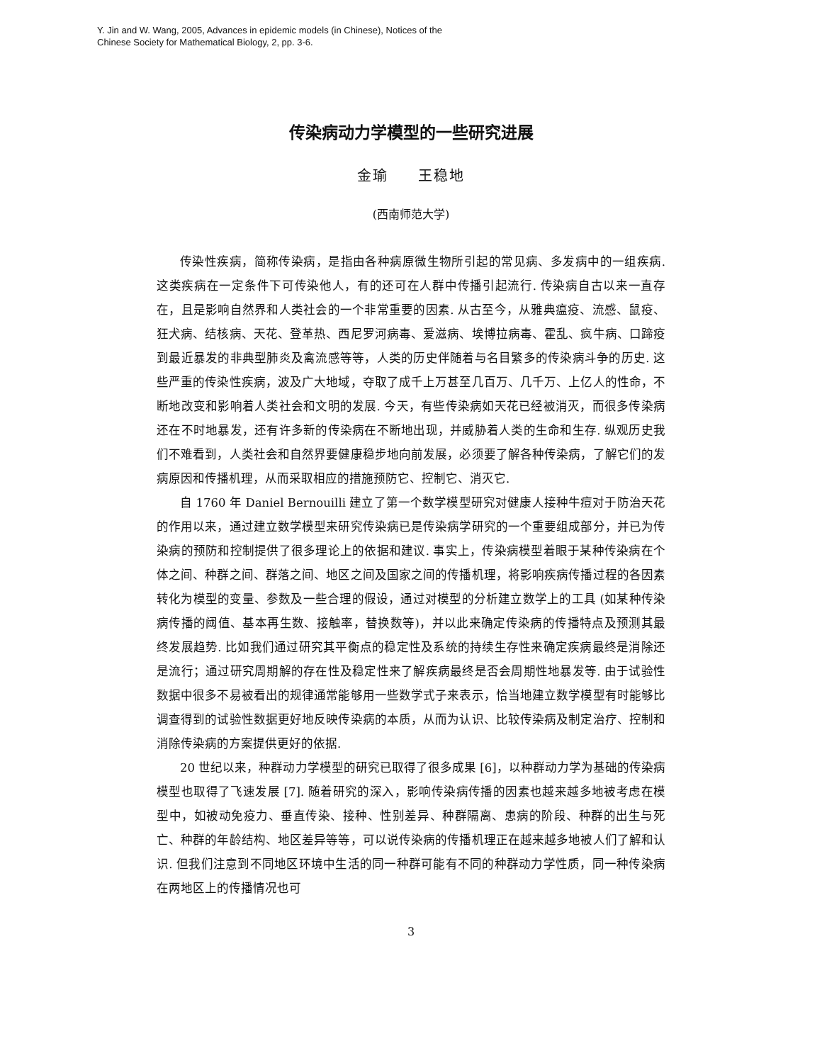Y. Jin and W. Wang, 2005, Advances in epidemic models (in Chinese), Notices of the
Chinese Society for Mathematical Biology, 2, pp. 3-6.
传染病动力学模型的一些研究进展
金瑜 王稳地
(西南师范大学)
传染性疾病，简称传染病，是指由各种病原微生物所引起的常见病、多发病中的一组疾病. 这类疾病在一定条件下可传染他人，有的还可在人群中传播引起流行. 传染病自古以来一直存在，且是影响自然界和人类社会的一个非常重要的因素. 从古至今，从雅典瘟疫、流感、鼠疫、狂犬病、结核病、天花、登革热、西尼罗河病毒、爱滋病、埃博拉病毒、霍乱、疯牛病、口蹄疫到最近暴发的非典型肺炎及禽流感等等，人类的历史伴随着与名目繁多的传染病斗争的历史. 这些严重的传染性疾病，波及广大地域，夺取了成千上万甚至几百万、几千万、上亿人的性命，不断地改变和影响着人类社会和文明的发展. 今天，有些传染病如天花已经被消灭，而很多传染病还在不时地暴发，还有许多新的传染病在不断地出现，并威胁着人类的生命和生存. 纵观历史我们不难看到，人类社会和自然界要健康稳步地向前发展，必须要了解各种传染病，了解它们的发病原因和传播机理，从而采取相应的措施预防它、控制它、消灭它.
自 1760 年 Daniel Bernouilli 建立了第一个数学模型研究对健康人接种牛痘对于防治天花的作用以来，通过建立数学模型来研究传染病已是传染病学研究的一个重要组成部分，并已为传染病的预防和控制提供了很多理论上的依据和建议. 事实上，传染病模型着眼于某种传染病在个体之间、种群之间、群落之间、地区之间及国家之间的传播机理，将影响疾病传播过程的各因素转化为模型的变量、参数及一些合理的假设，通过对模型的分析建立数学上的工具 (如某种传染病传播的阈值、基本再生数、接触率，替换数等)，并以此来确定传染病的传播特点及预测其最终发展趋势. 比如我们通过研究其平衡点的稳定性及系统的持续生存性来确定疾病最终是消除还是流行；通过研究周期解的存在性及稳定性来了解疾病最终是否会周期性地暴发等. 由于试验性数据中很多不易被看出的规律通常能够用一些数学式子来表示，恰当地建立数学模型有时能够比调查得到的试验性数据更好地反映传染病的本质，从而为认识、比较传染病及制定治疗、控制和消除传染病的方案提供更好的依据.
20 世纪以来，种群动力学模型的研究已取得了很多成果 [6]，以种群动力学为基础的传染病模型也取得了飞速发展 [7]. 随着研究的深入，影响传染病传播的因素也越来越多地被考虑在模型中，如被动免疫力、垂直传染、接种、性别差异、种群隔离、患病的阶段、种群的出生与死亡、种群的年龄结构、地区差异等等，可以说传染病的传播机理正在越来越多地被人们了解和认识. 但我们注意到不同地区环境中生活的同一种群可能有不同的种群动力学性质，同一种传染病在两地区上的传播情况也可
3